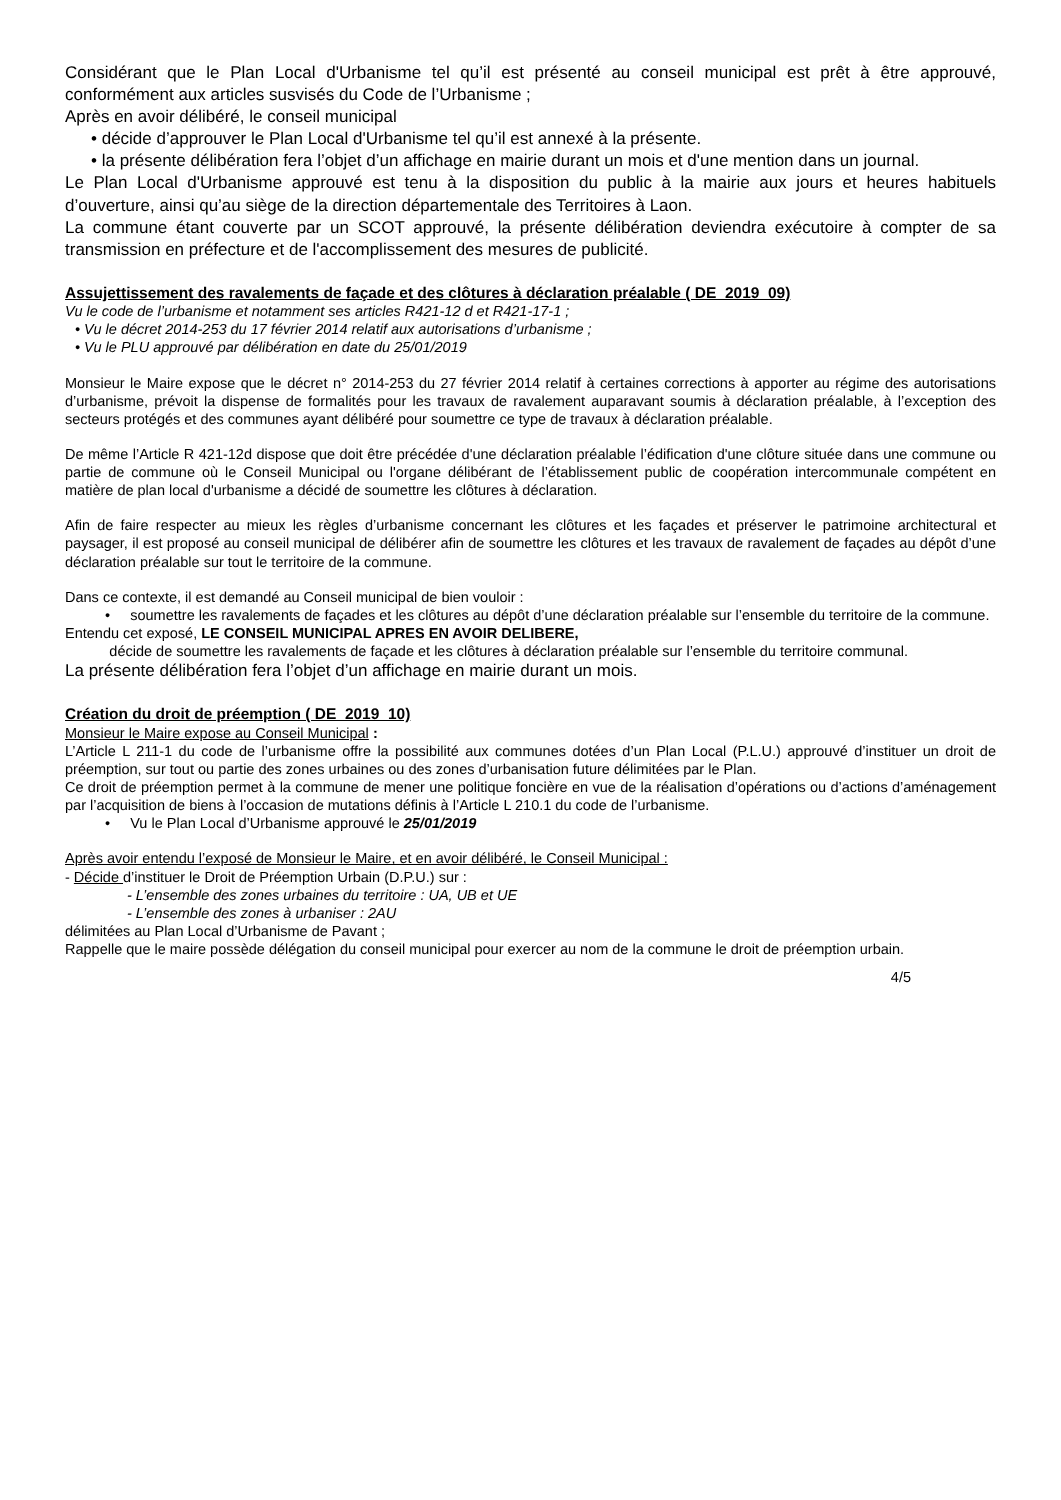Considérant que le Plan Local d'Urbanisme tel qu’il est présenté au conseil municipal est prêt à être approuvé, conformément aux articles susvisés du Code de l’Urbanisme ;
Après en avoir délibéré, le conseil municipal
• décide d’approuver le Plan Local d'Urbanisme tel qu’il est annexé à la présente.
• la présente délibération fera l’objet d’un affichage en mairie durant un mois et d'une mention dans un journal.
Le Plan Local d'Urbanisme approuvé est tenu à la disposition du public à la mairie aux jours et heures habituels d’ouverture, ainsi qu’au siège de la direction départementale des Territoires à Laon.
La commune étant couverte par un SCOT approuvé, la présente délibération deviendra exécutoire à compter de sa transmission en préfecture et de l'accomplissement des mesures de publicité.
Assujettissement des ravalements de façade et des clôtures à déclaration préalable ( DE_2019_09)
Vu le code de l’urbanisme et notamment ses articles R421-12 d et R421-17-1 ;
• Vu le décret 2014-253 du 17 février 2014 relatif aux autorisations d’urbanisme ;
• Vu le PLU approuvé par délibération en date du 25/01/2019
Monsieur le Maire expose que le décret n° 2014-253 du 27 février 2014 relatif à certaines corrections à apporter au régime des autorisations d’urbanisme, prévoit la dispense de formalités pour les travaux de ravalement auparavant soumis à déclaration préalable, à l’exception des secteurs protégés et des communes ayant délibéré pour soumettre ce type de travaux à déclaration préalable.
De même l’Article R 421-12d dispose que doit être précédée d'une déclaration préalable l’édification d'une clôture située dans une commune ou partie de commune où le Conseil Municipal ou l'organe délibérant de l’établissement public de coopération intercommunale compétent en matière de plan local d'urbanisme a décidé de soumettre les clôtures à déclaration.
Afin de faire respecter au mieux les règles d’urbanisme concernant les clôtures et les façades et préserver le patrimoine architectural et paysager, il est proposé au conseil municipal de délibérer afin de soumettre les clôtures et les travaux de ravalement de façades au dépôt d’une déclaration préalable sur tout le territoire de la commune.
Dans ce contexte, il est demandé au Conseil municipal de bien vouloir :
• soumettre les ravalements de façades et les clôtures au dépôt d’une déclaration préalable sur l’ensemble du territoire de la commune.
Entendu cet exposé, LE CONSEIL MUNICIPAL APRES EN AVOIR DELIBERE,
décide de soumettre les ravalements de façade et les clôtures à déclaration préalable sur l’ensemble du territoire communal.
La présente délibération fera l’objet d’un affichage en mairie durant un mois.
Création du droit de préemption ( DE_2019_10)
Monsieur le Maire expose au Conseil Municipal :
L’Article L 211-1 du code de l’urbanisme offre la possibilité aux communes dotées d’un Plan Local (P.L.U.) approuvé d’instituer un droit de préemption, sur tout ou partie des zones urbaines ou des zones d’urbanisation future délimitées par le Plan.
Ce droit de préemption permet à la commune de mener une politique foncière en vue de la réalisation d’opérations ou d’actions d’aménagement par l’acquisition de biens à l’occasion de mutations définis à l’Article L 210.1 du code de l’urbanisme.
• Vu le Plan Local d’Urbanisme approuvé le 25/01/2019
Après avoir entendu l’exposé de Monsieur le Maire, et en avoir délibéré, le Conseil Municipal :
- Décide d’instituer le Droit de Préemption Urbain (D.P.U.) sur :
- L’ensemble des zones urbaines du territoire : UA, UB et UE
- L’ensemble des zones à urbaniser : 2AU
délimitées au Plan Local d’Urbanisme de Pavant ;
Rappelle que le maire possède délégation du conseil municipal pour exercer au nom de la commune le droit de préemption urbain.
4/5